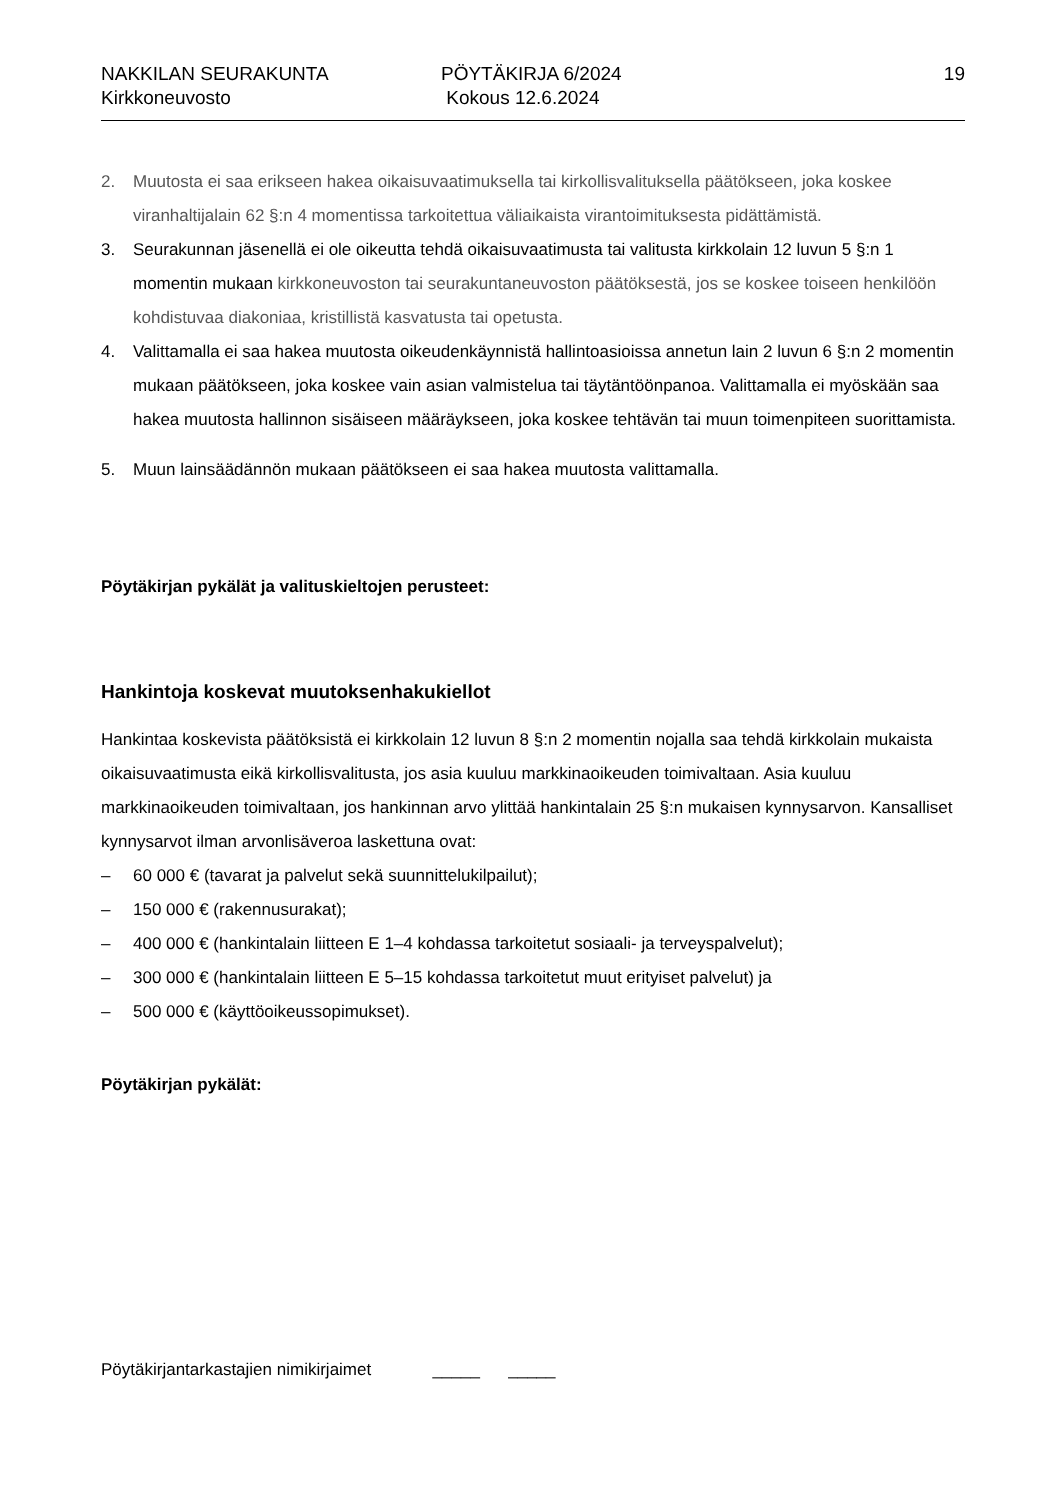NAKKILAN SEURAKUNTA
Kirkkoneuvosto
PÖYTÄKIRJA 6/2024
Kokous 12.6.2024
19
2. Muutosta ei saa erikseen hakea oikaisuvaatimuksella tai kirkollisvalituksella päätökseen, joka koskee viranhaltijalain 62 §:n 4 momentissa tarkoitettua väliaikaista virantoimituksesta pidättämistä.
3. Seurakunnan jäsenellä ei ole oikeutta tehdä oikaisuvaatimusta tai valitusta kirkkolain 12 luvun 5 §:n 1 momentin mukaan kirkkoneuvoston tai seurakuntaneuvoston päätöksestä, jos se koskee toiseen henkilöön kohdistuvaa diakoniaa, kristillistä kasvatusta tai opetusta.
4. Valittamalla ei saa hakea muutosta oikeudenkäynnistä hallintoasioissa annetun lain 2 luvun 6 §:n 2 momentin mukaan päätökseen, joka koskee vain asian valmistelua tai täytäntöönpanoa. Valittamalla ei myöskään saa hakea muutosta hallinnon sisäiseen määräykseen, joka koskee tehtävän tai muun toimenpiteen suorittamista.
5. Muun lainsäädännön mukaan päätökseen ei saa hakea muutosta valittamalla.
Pöytäkirjan pykälät ja valituskieltojen perusteet:
Hankintoja koskevat muutoksenhakukiellot
Hankintaa koskevista päätöksistä ei kirkkolain 12 luvun 8 §:n 2 momentin nojalla saa tehdä kirkkolain mukaista oikaisuvaatimusta eikä kirkollisvalitusta, jos asia kuuluu markkinaoikeuden toimivaltaan. Asia kuuluu markkinaoikeuden toimivaltaan, jos hankinnan arvo ylittää hankintalain 25 §:n mukaisen kynnysarvon. Kansalliset kynnysarvot ilman arvonlisäveroa laskettuna ovat:
– 60 000 € (tavarat ja palvelut sekä suunnittelukilpailut);
– 150 000 € (rakennusurakat);
– 400 000 € (hankintalain liitteen E 1–4 kohdassa tarkoitetut sosiaali- ja terveyspalvelut);
– 300 000 € (hankintalain liitteen E 5–15 kohdassa tarkoitetut muut erityiset palvelut) ja
– 500 000 € (käyttöoikeussopimukset).
Pöytäkirjan pykälät:
Pöytäkirjantarkastajien nimikirjaimet _____ _____